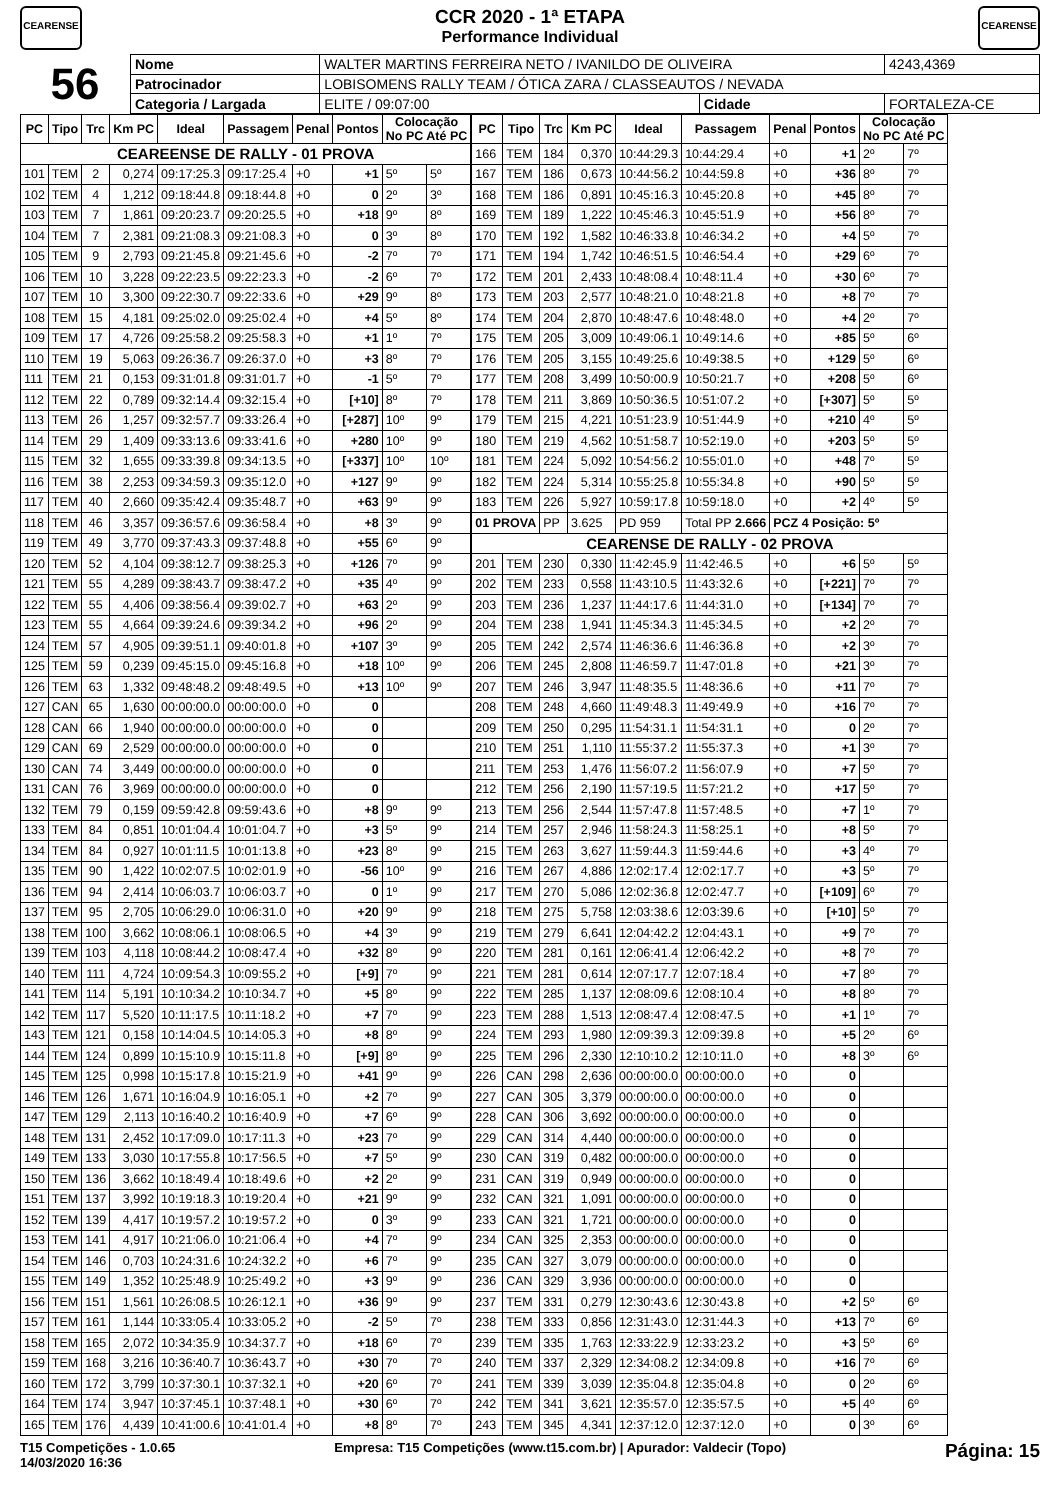CEARENSE
CCR 2020 - 1ª ETAPA
Performance Individual
CEARENSE
56
| Nome | WALTER MARTINS FERREIRA NETO / IVANILDO DE OLIVEIRA | | | | 4243,4369 |
| Patrocinador | LOBISOMENS RALLY TEAM / ÓTICA ZARA / CLASSEAUTOS / NEVADA | | | | |
| Categoria / Largada | | ELITE / 09:07:00 | Cidade | FORTALEZA-CE | |
| PC | Tipo | Trc | Km PC | Ideal | Passagem | Penal | Pontos | Colocação No PC Até PC | |
| --- | --- | --- | --- | --- | --- | --- | --- | --- | --- |
| CEAREENSE DE RALLY - 01 PROVA | | | | | | | | | |
| 101 | TEM | 2 | 0,274 | 09:17:25.3 | 09:17:25.4 | +0 | +1 | 5º | 5º |
| 102 | TEM | 4 | 1,212 | 09:18:44.8 | 09:18:44.8 | +0 | 0 | 2º | 3º |
| 103 | TEM | 7 | 1,861 | 09:20:23.7 | 09:20:25.5 | +0 | +18 | 9º | 8º |
| 104 | TEM | 7 | 2,381 | 09:21:08.3 | 09:21:08.3 | +0 | 0 | 3º | 8º |
| 105 | TEM | 9 | 2,793 | 09:21:45.8 | 09:21:45.6 | +0 | -2 | 7º | 7º |
| 106 | TEM | 10 | 3,228 | 09:22:23.5 | 09:22:23.3 | +0 | -2 | 6º | 7º |
| 107 | TEM | 10 | 3,300 | 09:22:30.7 | 09:22:33.6 | +0 | +29 | 9º | 8º |
| 108 | TEM | 15 | 4,181 | 09:25:02.0 | 09:25:02.4 | +0 | +4 | 5º | 8º |
| 109 | TEM | 17 | 4,726 | 09:25:58.2 | 09:25:58.3 | +0 | +1 | 1º | 7º |
| 110 | TEM | 19 | 5,063 | 09:26:36.7 | 09:26:37.0 | +0 | +3 | 8º | 7º |
| 111 | TEM | 21 | 0,153 | 09:31:01.8 | 09:31:01.7 | +0 | -1 | 5º | 7º |
| 112 | TEM | 22 | 0,789 | 09:32:14.4 | 09:32:15.4 | +0 | [+10] | 8º | 7º |
| 113 | TEM | 26 | 1,257 | 09:32:57.7 | 09:33:26.4 | +0 | [+287] | 10º | 9º |
| 114 | TEM | 29 | 1,409 | 09:33:13.6 | 09:33:41.6 | +0 | +280 | 10º | 9º |
| 115 | TEM | 32 | 1,655 | 09:33:39.8 | 09:34:13.5 | +0 | [+337] | 10º | 10º |
| 116 | TEM | 38 | 2,253 | 09:34:59.3 | 09:35:12.0 | +0 | +127 | 9º | 9º |
| 117 | TEM | 40 | 2,660 | 09:35:42.4 | 09:35:48.7 | +0 | +63 | 9º | 9º |
| 118 | TEM | 46 | 3,357 | 09:36:57.6 | 09:36:58.4 | +0 | +8 | 3º | 9º |
| 119 | TEM | 49 | 3,770 | 09:37:43.3 | 09:37:48.8 | +0 | +55 | 6º | 9º |
| 120 | TEM | 52 | 4,104 | 09:38:12.7 | 09:38:25.3 | +0 | +126 | 7º | 9º |
| 121 | TEM | 55 | 4,289 | 09:38:43.7 | 09:38:47.2 | +0 | +35 | 4º | 9º |
| 122 | TEM | 55 | 4,406 | 09:38:56.4 | 09:39:02.7 | +0 | +63 | 2º | 9º |
| 123 | TEM | 55 | 4,664 | 09:39:24.6 | 09:39:34.2 | +0 | +96 | 2º | 9º |
| 124 | TEM | 57 | 4,905 | 09:39:51.1 | 09:40:01.8 | +0 | +107 | 3º | 9º |
| 125 | TEM | 59 | 0,239 | 09:45:15.0 | 09:45:16.8 | +0 | +18 | 10º | 9º |
| 126 | TEM | 63 | 1,332 | 09:48:48.2 | 09:48:49.5 | +0 | +13 | 10º | 9º |
| 127 | CAN | 65 | 1,630 | 00:00:00.0 | 00:00:00.0 | +0 | 0 | | |
| 128 | CAN | 66 | 1,940 | 00:00:00.0 | 00:00:00.0 | +0 | 0 | | |
| 129 | CAN | 69 | 2,529 | 00:00:00.0 | 00:00:00.0 | +0 | 0 | | |
| 130 | CAN | 74 | 3,449 | 00:00:00.0 | 00:00:00.0 | +0 | 0 | | |
| 131 | CAN | 76 | 3,969 | 00:00:00.0 | 00:00:00.0 | +0 | 0 | | |
| 132 | TEM | 79 | 0,159 | 09:59:42.8 | 09:59:43.6 | +0 | +8 | 9º | 9º |
| 133 | TEM | 84 | 0,851 | 10:01:04.4 | 10:01:04.7 | +0 | +3 | 5º | 9º |
| 134 | TEM | 84 | 0,927 | 10:01:11.5 | 10:01:13.8 | +0 | +23 | 8º | 9º |
| 135 | TEM | 90 | 1,422 | 10:02:07.5 | 10:02:01.9 | +0 | -56 | 10º | 9º |
| 136 | TEM | 94 | 2,414 | 10:06:03.7 | 10:06:03.7 | +0 | 0 | 1º | 9º |
| 137 | TEM | 95 | 2,705 | 10:06:29.0 | 10:06:31.0 | +0 | +20 | 9º | 9º |
| 138 | TEM | 100 | 3,662 | 10:08:06.1 | 10:08:06.5 | +0 | +4 | 3º | 9º |
| 139 | TEM | 103 | 4,118 | 10:08:44.2 | 10:08:47.4 | +0 | +32 | 8º | 9º |
| 140 | TEM | 111 | 4,724 | 10:09:54.3 | 10:09:55.2 | +0 | [+9] | 7º | 9º |
| 141 | TEM | 114 | 5,191 | 10:10:34.2 | 10:10:34.7 | +0 | +5 | 8º | 9º |
| 142 | TEM | 117 | 5,520 | 10:11:17.5 | 10:11:18.2 | +0 | +7 | 7º | 9º |
| 143 | TEM | 121 | 0,158 | 10:14:04.5 | 10:14:05.3 | +0 | +8 | 8º | 9º |
| 144 | TEM | 124 | 0,899 | 10:15:10.9 | 10:15:11.8 | +0 | [+9] | 8º | 9º |
| 145 | TEM | 125 | 0,998 | 10:15:17.8 | 10:15:21.9 | +0 | +41 | 9º | 9º |
| 146 | TEM | 126 | 1,671 | 10:16:04.9 | 10:16:05.1 | +0 | +2 | 7º | 9º |
| 147 | TEM | 129 | 2,113 | 10:16:40.2 | 10:16:40.9 | +0 | +7 | 6º | 9º |
| 148 | TEM | 131 | 2,452 | 10:17:09.0 | 10:17:11.3 | +0 | +23 | 7º | 9º |
| 149 | TEM | 133 | 3,030 | 10:17:55.8 | 10:17:56.5 | +0 | +7 | 5º | 9º |
| 150 | TEM | 136 | 3,662 | 10:18:49.4 | 10:18:49.6 | +0 | +2 | 2º | 9º |
| 151 | TEM | 137 | 3,992 | 10:19:18.3 | 10:19:20.4 | +0 | +21 | 9º | 9º |
| 152 | TEM | 139 | 4,417 | 10:19:57.2 | 10:19:57.2 | +0 | 0 | 3º | 9º |
| 153 | TEM | 141 | 4,917 | 10:21:06.0 | 10:21:06.4 | +0 | +4 | 7º | 9º |
| 154 | TEM | 146 | 0,703 | 10:24:31.6 | 10:24:32.2 | +0 | +6 | 7º | 9º |
| 155 | TEM | 149 | 1,352 | 10:25:48.9 | 10:25:49.2 | +0 | +3 | 9º | 9º |
| 156 | TEM | 151 | 1,561 | 10:26:08.5 | 10:26:12.1 | +0 | +36 | 9º | 9º |
| 157 | TEM | 161 | 1,144 | 10:33:05.4 | 10:33:05.2 | +0 | -2 | 5º | 7º |
| 158 | TEM | 165 | 2,072 | 10:34:35.9 | 10:34:37.7 | +0 | +18 | 6º | 7º |
| 159 | TEM | 168 | 3,216 | 10:36:40.7 | 10:36:43.7 | +0 | +30 | 7º | 7º |
| 160 | TEM | 172 | 3,799 | 10:37:30.1 | 10:37:32.1 | +0 | +20 | 6º | 7º |
| 164 | TEM | 174 | 3,947 | 10:37:45.1 | 10:37:48.1 | +0 | +30 | 6º | 7º |
| 165 | TEM | 176 | 4,439 | 10:41:00.6 | 10:41:01.4 | +0 | +8 | 8º | 7º |
| PC | Tipo | Trc | Km PC | Ideal | Passagem | Penal | Pontos | Colocação No PC Até PC | |
| --- | --- | --- | --- | --- | --- | --- | --- | --- | --- |
| 166 | TEM | 184 | 0,370 | 10:44:29.3 | 10:44:29.4 | +0 | +1 | 2º | 7º |
| 167 | TEM | 186 | 0,673 | 10:44:56.2 | 10:44:59.8 | +0 | +36 | 8º | 7º |
| 168 | TEM | 186 | 0,891 | 10:45:16.3 | 10:45:20.8 | +0 | +45 | 8º | 7º |
| 169 | TEM | 189 | 1,222 | 10:45:46.3 | 10:45:51.9 | +0 | +56 | 8º | 7º |
| 170 | TEM | 192 | 1,582 | 10:46:33.8 | 10:46:34.2 | +0 | +4 | 5º | 7º |
| 171 | TEM | 194 | 1,742 | 10:46:51.5 | 10:46:54.4 | +0 | +29 | 6º | 7º |
| 172 | TEM | 201 | 2,433 | 10:48:08.4 | 10:48:11.4 | +0 | +30 | 6º | 7º |
| 173 | TEM | 203 | 2,577 | 10:48:21.0 | 10:48:21.8 | +0 | +8 | 7º | 7º |
| 174 | TEM | 204 | 2,870 | 10:48:47.6 | 10:48:48.0 | +0 | +4 | 2º | 7º |
| 175 | TEM | 205 | 3,009 | 10:49:06.1 | 10:49:14.6 | +0 | +85 | 5º | 6º |
| 176 | TEM | 205 | 3,155 | 10:49:25.6 | 10:49:38.5 | +0 | +129 | 5º | 6º |
| 177 | TEM | 208 | 3,499 | 10:50:00.9 | 10:50:21.7 | +0 | +208 | 5º | 6º |
| 178 | TEM | 211 | 3,869 | 10:50:36.5 | 10:51:07.2 | +0 | [+307] | 5º | 5º |
| 179 | TEM | 215 | 4,221 | 10:51:23.9 | 10:51:44.9 | +0 | +210 | 4º | 5º |
| 180 | TEM | 219 | 4,562 | 10:51:58.7 | 10:52:19.0 | +0 | +203 | 5º | 5º |
| 181 | TEM | 224 | 5,092 | 10:54:56.2 | 10:55:01.0 | +0 | +48 | 7º | 5º |
| 182 | TEM | 224 | 5,314 | 10:55:25.8 | 10:55:34.8 | +0 | +90 | 5º | 5º |
| 183 | TEM | 226 | 5,927 | 10:59:17.8 | 10:59:18.0 | +0 | +2 | 4º | 5º |
| 01 PROVA | | PP | 3.625 | PD 959 | Total PP 2.666 | PCZ 4 Posição: 5º | | | |
| CEARENSE DE RALLY - 02 PROVA | | | | | | | | | |
| 201 | TEM | 230 | 0,330 | 11:42:45.9 | 11:42:46.5 | +0 | +6 | 5º | 5º |
| 202 | TEM | 233 | 0,558 | 11:43:10.5 | 11:43:32.6 | +0 | [+221] | 7º | 7º |
| 203 | TEM | 236 | 1,237 | 11:44:17.6 | 11:44:31.0 | +0 | [+134] | 7º | 7º |
| 204 | TEM | 238 | 1,941 | 11:45:34.3 | 11:45:34.5 | +0 | +2 | 2º | 7º |
| 205 | TEM | 242 | 2,574 | 11:46:36.6 | 11:46:36.8 | +0 | +2 | 3º | 7º |
| 206 | TEM | 245 | 2,808 | 11:46:59.7 | 11:47:01.8 | +0 | +21 | 3º | 7º |
| 207 | TEM | 246 | 3,947 | 11:48:35.5 | 11:48:36.6 | +0 | +11 | 7º | 7º |
| 208 | TEM | 248 | 4,660 | 11:49:48.3 | 11:49:49.9 | +0 | +16 | 7º | 7º |
| 209 | TEM | 250 | 0,295 | 11:54:31.1 | 11:54:31.1 | +0 | 0 | 2º | 7º |
| 210 | TEM | 251 | 1,110 | 11:55:37.2 | 11:55:37.3 | +0 | +1 | 3º | 7º |
| 211 | TEM | 253 | 1,476 | 11:56:07.2 | 11:56:07.9 | +0 | +7 | 5º | 7º |
| 212 | TEM | 256 | 2,190 | 11:57:19.5 | 11:57:21.2 | +0 | +17 | 5º | 7º |
| 213 | TEM | 256 | 2,544 | 11:57:47.8 | 11:57:48.5 | +0 | +7 | 1º | 7º |
| 214 | TEM | 257 | 2,946 | 11:58:24.3 | 11:58:25.1 | +0 | +8 | 5º | 7º |
| 215 | TEM | 263 | 3,627 | 11:59:44.3 | 11:59:44.6 | +0 | +3 | 4º | 7º |
| 216 | TEM | 267 | 4,886 | 12:02:17.4 | 12:02:17.7 | +0 | +3 | 5º | 7º |
| 217 | TEM | 270 | 5,086 | 12:02:36.8 | 12:02:47.7 | +0 | [+109] | 6º | 7º |
| 218 | TEM | 275 | 5,758 | 12:03:38.6 | 12:03:39.6 | +0 | [+10] | 5º | 7º |
| 219 | TEM | 279 | 6,641 | 12:04:42.2 | 12:04:43.1 | +0 | +9 | 7º | 7º |
| 220 | TEM | 281 | 0,161 | 12:06:41.4 | 12:06:42.2 | +0 | +8 | 7º | 7º |
| 221 | TEM | 281 | 0,614 | 12:07:17.7 | 12:07:18.4 | +0 | +7 | 8º | 7º |
| 222 | TEM | 285 | 1,137 | 12:08:09.6 | 12:08:10.4 | +0 | +8 | 8º | 7º |
| 223 | TEM | 288 | 1,513 | 12:08:47.4 | 12:08:47.5 | +0 | +1 | 1º | 7º |
| 224 | TEM | 293 | 1,980 | 12:09:39.3 | 12:09:39.8 | +0 | +5 | 2º | 6º |
| 225 | TEM | 296 | 2,330 | 12:10:10.2 | 12:10:11.0 | +0 | +8 | 3º | 6º |
| 226 | CAN | 298 | 2,636 | 00:00:00.0 | 00:00:00.0 | +0 | 0 | | |
| 227 | CAN | 305 | 3,379 | 00:00:00.0 | 00:00:00.0 | +0 | 0 | | |
| 228 | CAN | 306 | 3,692 | 00:00:00.0 | 00:00:00.0 | +0 | 0 | | |
| 229 | CAN | 314 | 4,440 | 00:00:00.0 | 00:00:00.0 | +0 | 0 | | |
| 230 | CAN | 319 | 0,482 | 00:00:00.0 | 00:00:00.0 | +0 | 0 | | |
| 231 | CAN | 319 | 0,949 | 00:00:00.0 | 00:00:00.0 | +0 | 0 | | |
| 232 | CAN | 321 | 1,091 | 00:00:00.0 | 00:00:00.0 | +0 | 0 | | |
| 233 | CAN | 321 | 1,721 | 00:00:00.0 | 00:00:00.0 | +0 | 0 | | |
| 234 | CAN | 325 | 2,353 | 00:00:00.0 | 00:00:00.0 | +0 | 0 | | |
| 235 | CAN | 327 | 3,079 | 00:00:00.0 | 00:00:00.0 | +0 | 0 | | |
| 236 | CAN | 329 | 3,936 | 00:00:00.0 | 00:00:00.0 | +0 | 0 | | |
| 237 | TEM | 331 | 0,279 | 12:30:43.6 | 12:30:43.8 | +0 | +2 | 5º | 6º |
| 238 | TEM | 333 | 0,856 | 12:31:43.0 | 12:31:44.3 | +0 | +13 | 7º | 6º |
| 239 | TEM | 335 | 1,763 | 12:33:22.9 | 12:33:23.2 | +0 | +3 | 5º | 6º |
| 240 | TEM | 337 | 2,329 | 12:34:08.2 | 12:34:09.8 | +0 | +16 | 7º | 6º |
| 241 | TEM | 339 | 3,039 | 12:35:04.8 | 12:35:04.8 | +0 | 0 | 2º | 6º |
| 242 | TEM | 341 | 3,621 | 12:35:57.0 | 12:35:57.5 | +0 | +5 | 4º | 6º |
| 243 | TEM | 345 | 4,341 | 12:37:12.0 | 12:37:12.0 | +0 | 0 | 3º | 6º |
T15 Competições - 1.0.65
14/03/2020 16:36
Empresa: T15 Competições (www.t15.com.br) | Apurador: Valdecir (Topo)
Página: 15